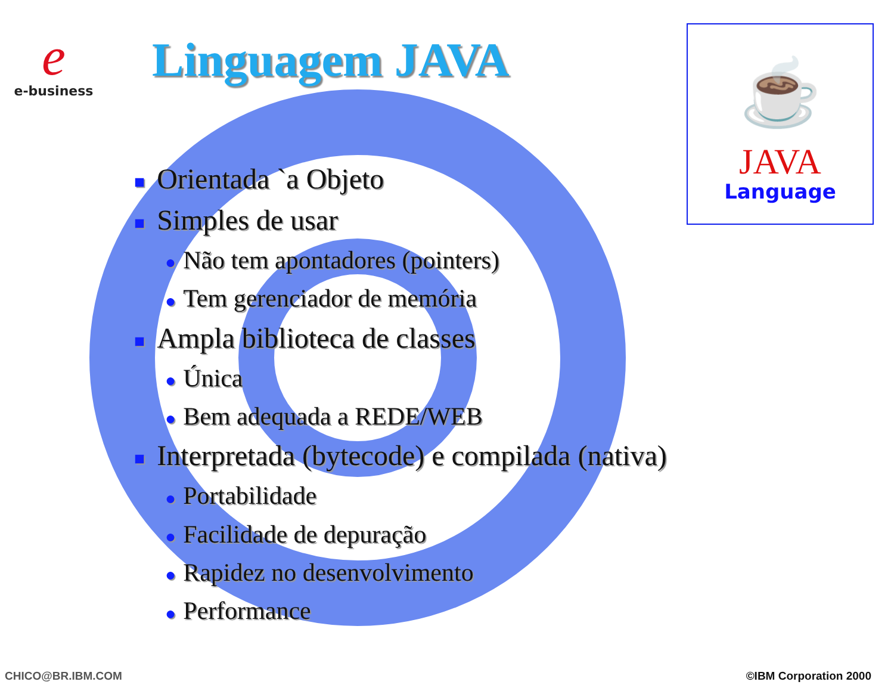e
e-business
Linguagem JAVA
☕
JAVA
Language
■ Orientada `a Objeto
■ Simples de usar
● Não tem apontadores (pointers)
● Tem gerenciador de memória
■ Ampla biblioteca de classes
● Única
● Bem adequada a REDE/WEB
■ Interpretada (bytecode) e compilada (nativa)
● Portabilidade
● Facilidade de depuração
● Rapidez no desenvolvimento
● Performance
CHICO@BR.IBM.COM ©IBM Corporation 2000